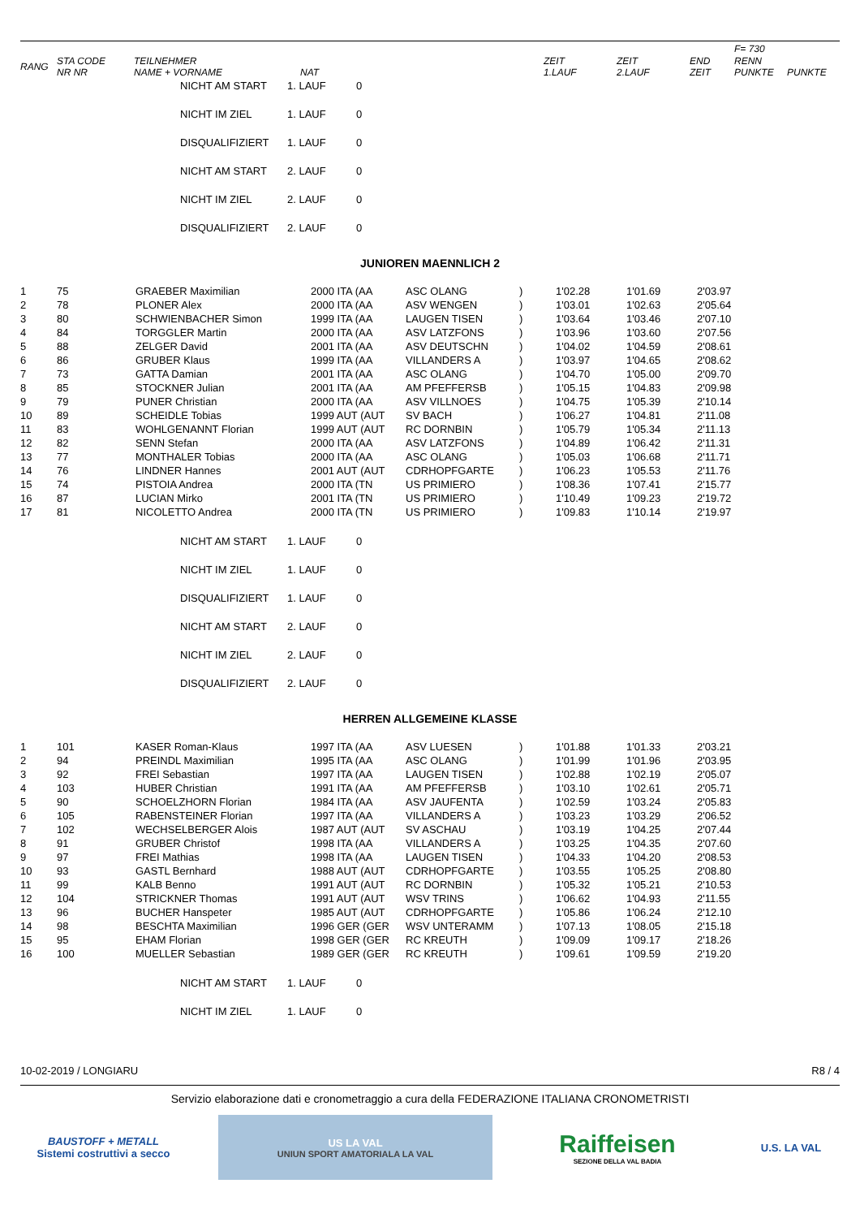| | | | | | | | F= 730 | |
| --- | --- | --- | --- | --- | --- | --- | --- | --- |
| RANG | STA CODE NR NR | TEILNEHMER NAME + VORNAME | NAT | ZEIT 1.LAUF | ZEIT 2.LAUF | END ZEIT | RENN PUNKTE | PUNKTE |
NICHT AM START 1. LAUF 0
NICHT IM ZIEL 1. LAUF 0
DISQUALIFIZIERT 1. LAUF 0
NICHT AM START 2. LAUF 0
NICHT IM ZIEL 2. LAUF 0
DISQUALIFIZIERT 2. LAUF 0
JUNIOREN MAENNLICH 2
| 1 | 75 | GRAEBER Maximilian | 2000 ITA (AA | ASC OLANG | ) | 1'02.28 | 1'01.69 | 2'03.97 |
| 2 | 78 | PLONER Alex | 2000 ITA (AA | ASV WENGEN | ) | 1'03.01 | 1'02.63 | 2'05.64 |
| 3 | 80 | SCHWIENBACHER Simon | 1999 ITA (AA | LAUGEN TISEN | ) | 1'03.64 | 1'03.46 | 2'07.10 |
| 4 | 84 | TORGGLER Martin | 2000 ITA (AA | ASV LATZFONS | ) | 1'03.96 | 1'03.60 | 2'07.56 |
| 5 | 88 | ZELGER David | 2001 ITA (AA | ASV DEUTSCHN | ) | 1'04.02 | 1'04.59 | 2'08.61 |
| 6 | 86 | GRUBER Klaus | 1999 ITA (AA | VILLANDERS A | ) | 1'03.97 | 1'04.65 | 2'08.62 |
| 7 | 73 | GATTA Damian | 2001 ITA (AA | ASC OLANG | ) | 1'04.70 | 1'05.00 | 2'09.70 |
| 8 | 85 | STOCKNER Julian | 2001 ITA (AA | AM PFEFFERSB | ) | 1'05.15 | 1'04.83 | 2'09.98 |
| 9 | 79 | PUNER Christian | 2000 ITA (AA | ASV VILLNOES | ) | 1'04.75 | 1'05.39 | 2'10.14 |
| 10 | 89 | SCHEIDLE Tobias | 1999 AUT (AUT | SV BACH | ) | 1'06.27 | 1'04.81 | 2'11.08 |
| 11 | 83 | WOHLGENANNT Florian | 1999 AUT (AUT | RC DORNBIN | ) | 1'05.79 | 1'05.34 | 2'11.13 |
| 12 | 82 | SENN Stefan | 2000 ITA (AA | ASV LATZFONS | ) | 1'04.89 | 1'06.42 | 2'11.31 |
| 13 | 77 | MONTHALER Tobias | 2000 ITA (AA | ASC OLANG | ) | 1'05.03 | 1'06.68 | 2'11.71 |
| 14 | 76 | LINDNER Hannes | 2001 AUT (AUT | CDRHOPFGARTE | ) | 1'06.23 | 1'05.53 | 2'11.76 |
| 15 | 74 | PISTOIA Andrea | 2000 ITA (TN | US PRIMIERO | ) | 1'08.36 | 1'07.41 | 2'15.77 |
| 16 | 87 | LUCIAN Mirko | 2001 ITA (TN | US PRIMIERO | ) | 1'10.49 | 1'09.23 | 2'19.72 |
| 17 | 81 | NICOLETTO Andrea | 2000 ITA (TN | US PRIMIERO | ) | 1'09.83 | 1'10.14 | 2'19.97 |
NICHT AM START 1. LAUF 0
NICHT IM ZIEL 1. LAUF 0
DISQUALIFIZIERT 1. LAUF 0
NICHT AM START 2. LAUF 0
NICHT IM ZIEL 2. LAUF 0
DISQUALIFIZIERT 2. LAUF 0
HERREN ALLGEMEINE KLASSE
| 1 | 101 | KASER Roman-Klaus | 1997 ITA (AA | ASV LUESEN | ) | 1'01.88 | 1'01.33 | 2'03.21 |
| 2 | 94 | PREINDL Maximilian | 1995 ITA (AA | ASC OLANG | ) | 1'01.99 | 1'01.96 | 2'03.95 |
| 3 | 92 | FREI Sebastian | 1997 ITA (AA | LAUGEN TISEN | ) | 1'02.88 | 1'02.19 | 2'05.07 |
| 4 | 103 | HUBER Christian | 1991 ITA (AA | AM PFEFFERSB | ) | 1'03.10 | 1'02.61 | 2'05.71 |
| 5 | 90 | SCHOELZHORN Florian | 1984 ITA (AA | ASV JAUFENTA | ) | 1'02.59 | 1'03.24 | 2'05.83 |
| 6 | 105 | RABENSTEINER Florian | 1997 ITA (AA | VILLANDERS A | ) | 1'03.23 | 1'03.29 | 2'06.52 |
| 7 | 102 | WECHSELBERGER Alois | 1987 AUT (AUT | SV ASCHAU | ) | 1'03.19 | 1'04.25 | 2'07.44 |
| 8 | 91 | GRUBER Christof | 1998 ITA (AA | VILLANDERS A | ) | 1'03.25 | 1'04.35 | 2'07.60 |
| 9 | 97 | FREI Mathias | 1998 ITA (AA | LAUGEN TISEN | ) | 1'04.33 | 1'04.20 | 2'08.53 |
| 10 | 93 | GASTL Bernhard | 1988 AUT (AUT | CDRHOPFGARTE | ) | 1'03.55 | 1'05.25 | 2'08.80 |
| 11 | 99 | KALB Benno | 1991 AUT (AUT | RC DORNBIN | ) | 1'05.32 | 1'05.21 | 2'10.53 |
| 12 | 104 | STRICKNER Thomas | 1991 AUT (AUT | WSV TRINS | ) | 1'06.62 | 1'04.93 | 2'11.55 |
| 13 | 96 | BUCHER Hanspeter | 1985 AUT (AUT | CDRHOPFGARTE | ) | 1'05.86 | 1'06.24 | 2'12.10 |
| 14 | 98 | BESCHTA Maximilian | 1996 GER (GER | WSV UNTERAMM | ) | 1'07.13 | 1'08.05 | 2'15.18 |
| 15 | 95 | EHAM Florian | 1998 GER (GER | RC KREUTH | ) | 1'09.09 | 1'09.17 | 2'18.26 |
| 16 | 100 | MUELLER Sebastian | 1989 GER (GER | RC KREUTH | ) | 1'09.61 | 1'09.59 | 2'19.20 |
NICHT AM START 1. LAUF 0
NICHT IM ZIEL 1. LAUF 0
10-02-2019 / LONGIARU R8 / 4
Servizio elaborazione dati e cronometraggio a cura della FEDERAZIONE ITALIANA CRONOMETRISTI
BAUSTOFF + METALL
Sistemi costruttivi a secco
US LA VAL
UNIUN SPORT AMATORIALA LA VAL
Raiffeisen
SEZIONE DELLA VAL BADIA
U.S. LA VAL